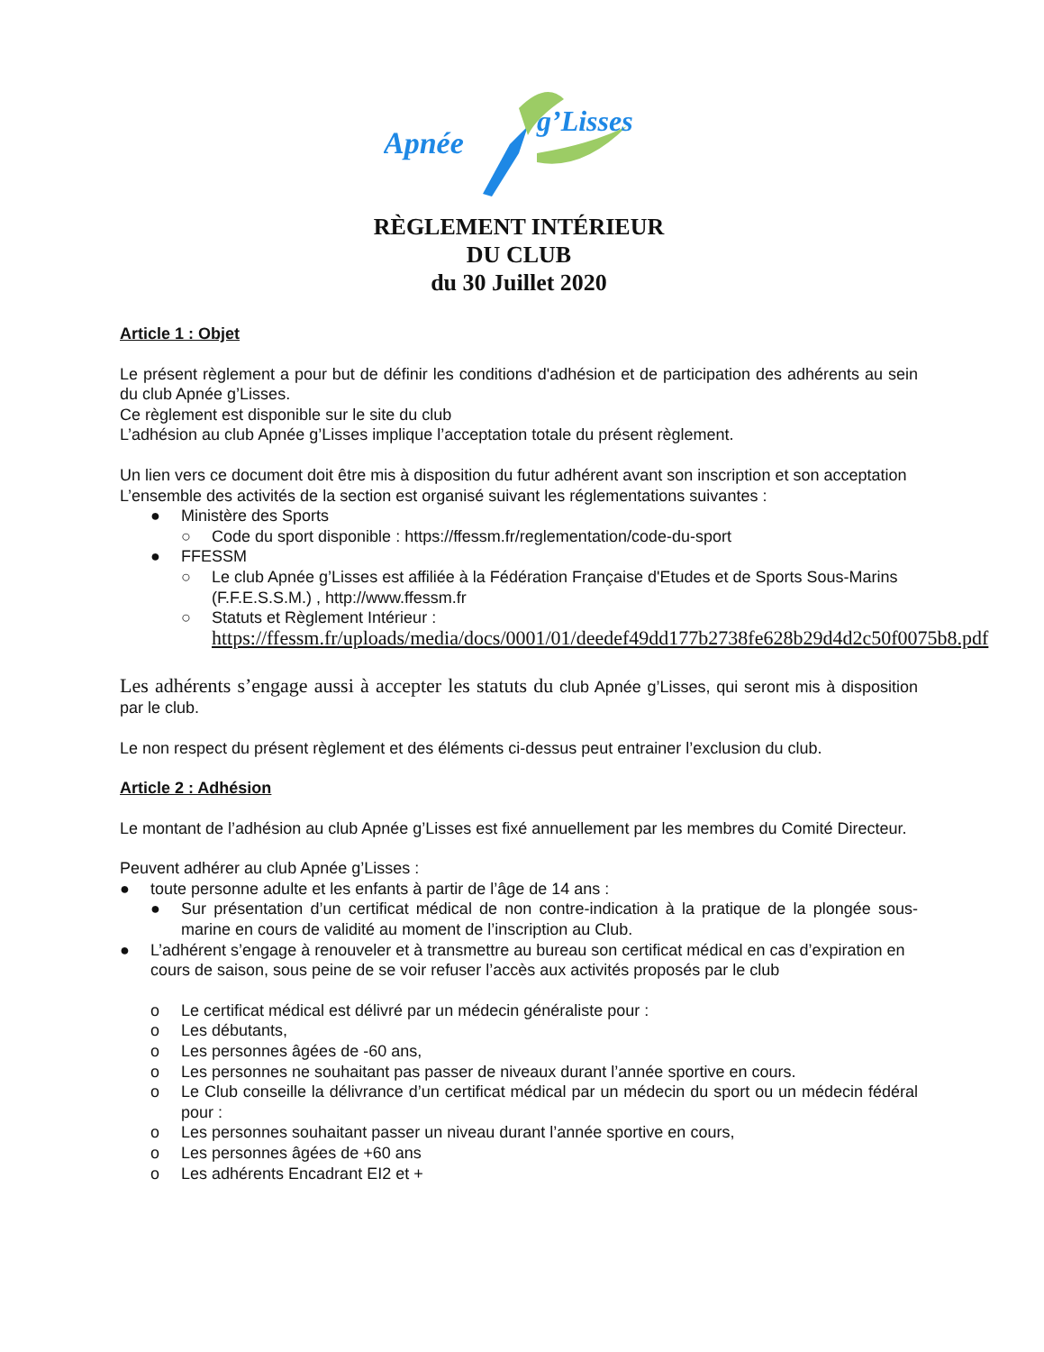Apnée
g’Lisses
RÈGLEMENT INTÉRIEUR
DU CLUB
du 30 Juillet 2020
Article 1 : Objet
Le présent règlement a pour but de définir les conditions d'adhésion et de participation des adhérents au sein du club Apnée g’Lisses.
Ce règlement est disponible sur le site du club
L’adhésion au club Apnée g’Lisses implique l’acceptation totale du présent règlement.
Un lien vers ce document doit être mis à disposition du futur adhérent avant son inscription et son acceptation
L’ensemble des activités de la section est organisé suivant les réglementations suivantes :
● Ministère des Sports
○ Code du sport disponible : https://ffessm.fr/reglementation/code-du-sport
● FFESSM
○ Le club Apnée g’Lisses est affiliée à la Fédération Française d'Etudes et de Sports Sous-Marins (F.F.E.S.S.M.) , http://www.ffessm.fr
○ Statuts et Règlement Intérieur :
https://ffessm.fr/uploads/media/docs/0001/01/deedef49dd177b2738fe628b29d4d2c50f0075b8.pdf
Les adhérents s’engage aussi à accepter les statuts du club Apnée g’Lisses, qui seront mis à disposition par le club.
Le non respect du présent règlement et des éléments ci-dessus peut entrainer l’exclusion du club.
Article 2 : Adhésion
Le montant de l’adhésion au club Apnée g’Lisses est fixé annuellement par les membres du Comité Directeur.
Peuvent adhérer au club Apnée g’Lisses :
● toute personne adulte et les enfants à partir de l’âge de 14 ans :
● Sur présentation d’un certificat médical de non contre-indication à la pratique de la plongée sous-marine en cours de validité au moment de l’inscription au Club.
● L’adhérent s’engage à renouveler et à transmettre au bureau son certificat médical en cas d’expiration en cours de saison, sous peine de se voir refuser l’accès aux activités proposés par le club
o Le certificat médical est délivré par un médecin généraliste pour :
o Les débutants,
o Les personnes âgées de -60 ans,
o Les personnes ne souhaitant pas passer de niveaux durant l’année sportive en cours.
o Le Club conseille la délivrance d’un certificat médical par un médecin du sport ou un médecin fédéral pour :
o Les personnes souhaitant passer un niveau durant l’année sportive en cours,
o Les personnes âgées de +60 ans
o Les adhérents Encadrant EI2 et +